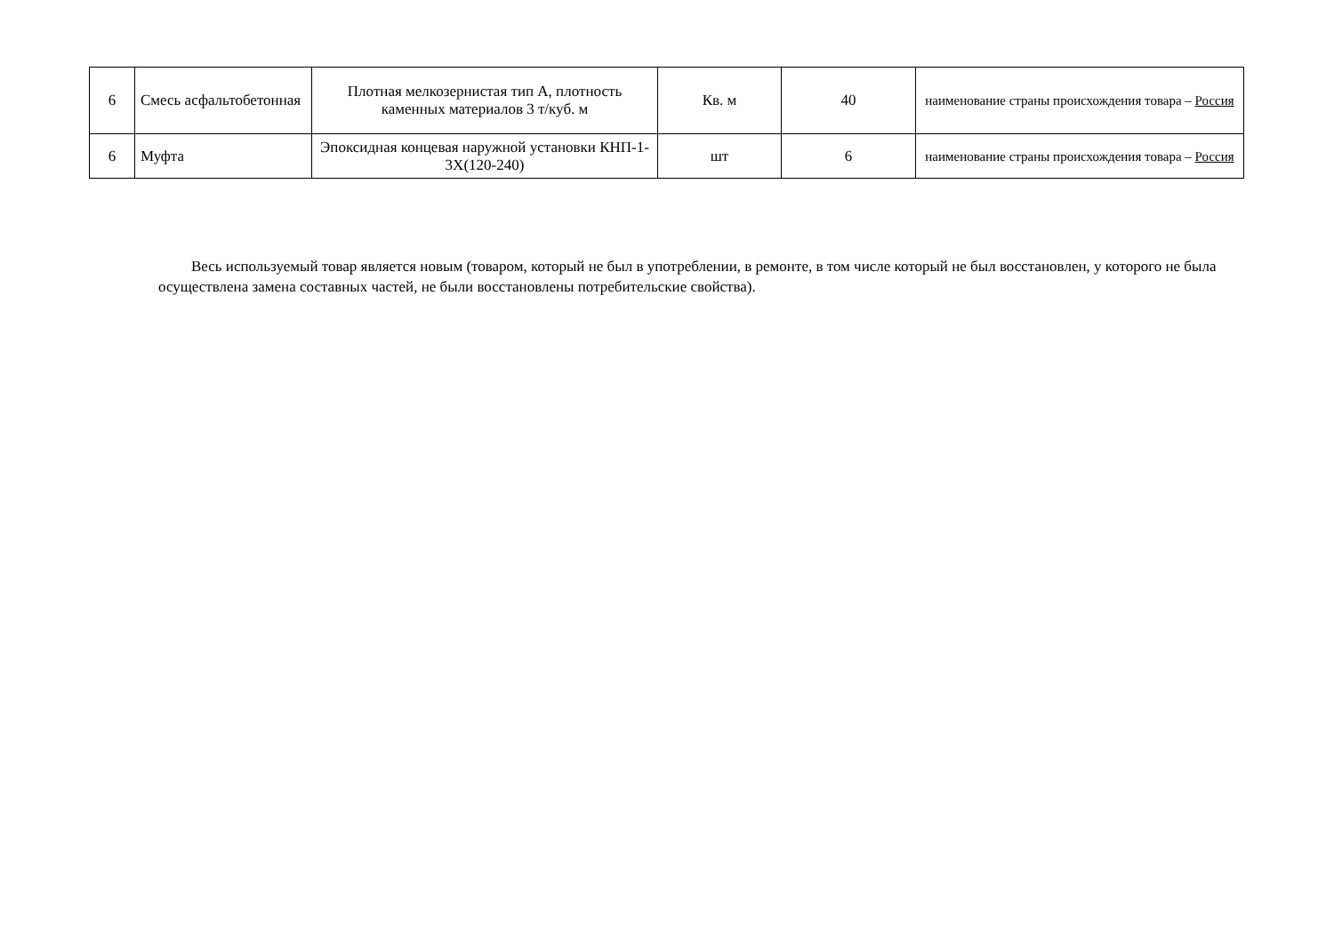| 6 | Смесь асфальтобетонная | Плотная мелкозернистая тип А, плотность каменных материалов 3 т/куб. м | Кв. м | 40 | наименование страны происхождения товара – Россия |
| 6 | Муфта | Эпоксидная концевая наружной установки КНП-1-3Х(120-240) | шт | 6 | наименование страны происхождения товара – Россия |
Весь используемый товар является новым (товаром, который не был в употреблении, в ремонте, в том числе который не был восстановлен, у которого не была осуществлена замена составных частей, не были восстановлены потребительские свойства).